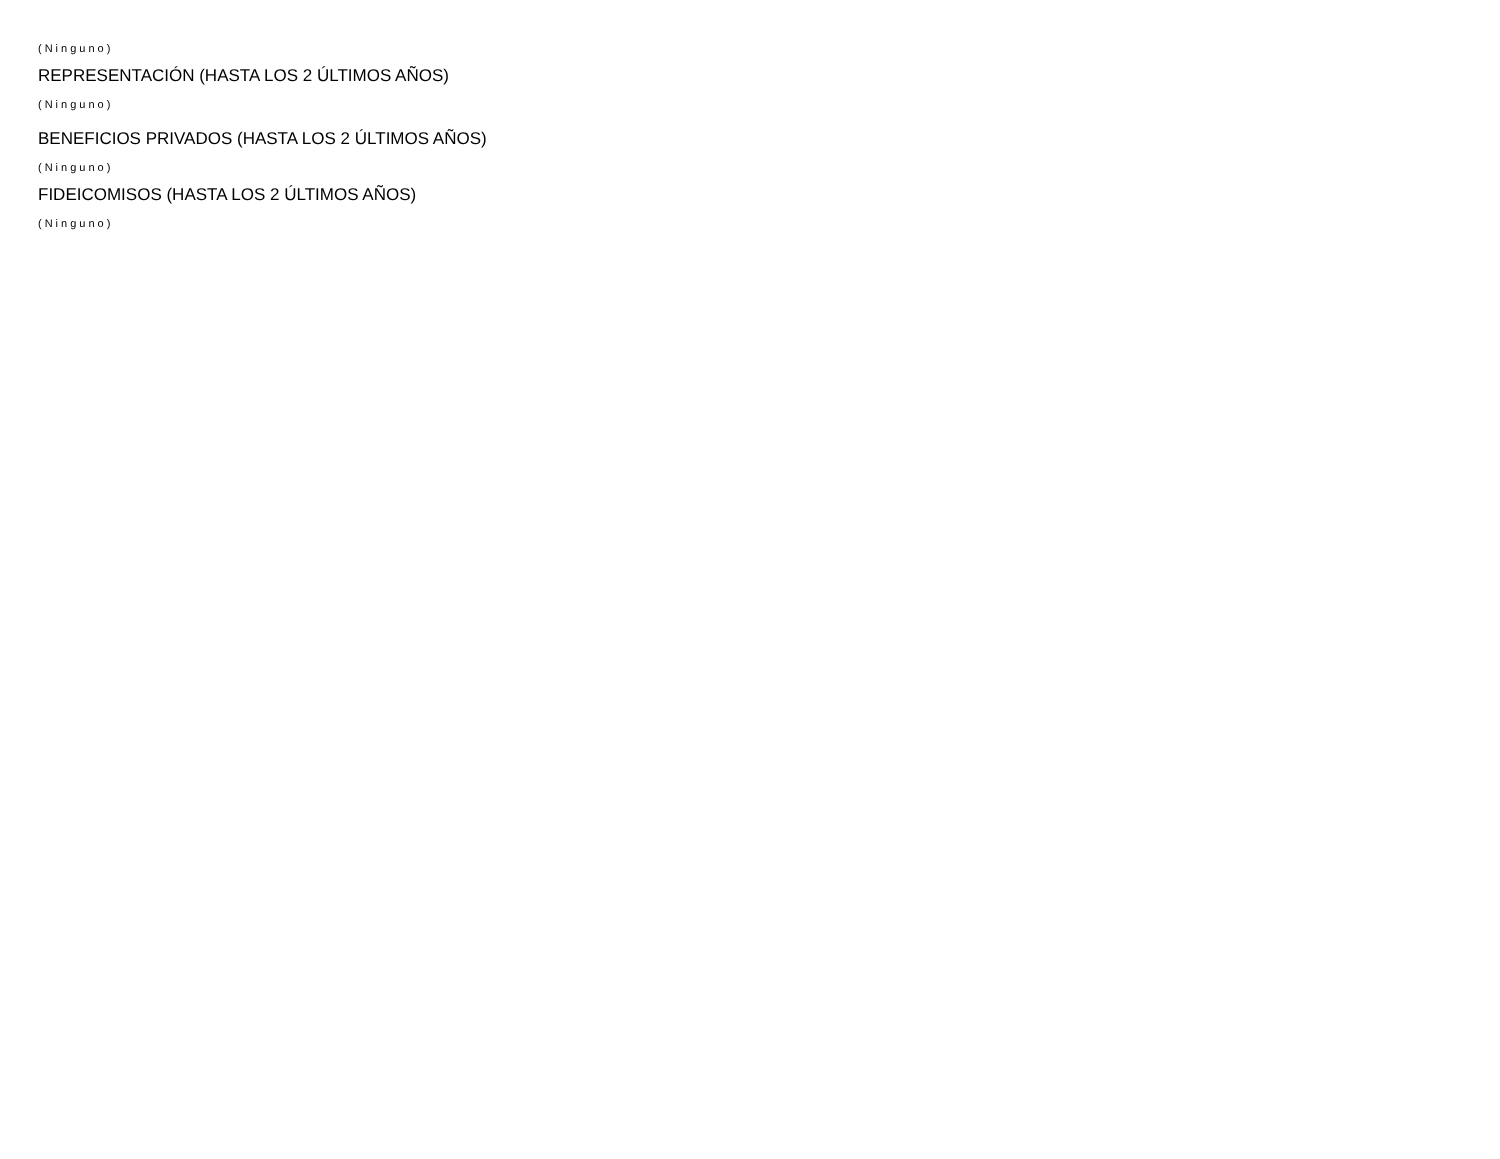(Ninguno)
REPRESENTACIÓN (HASTA LOS 2 ÚLTIMOS AÑOS)
(Ninguno)
BENEFICIOS PRIVADOS (HASTA LOS 2 ÚLTIMOS AÑOS)
(Ninguno)
FIDEICOMISOS (HASTA LOS 2 ÚLTIMOS AÑOS)
(Ninguno)